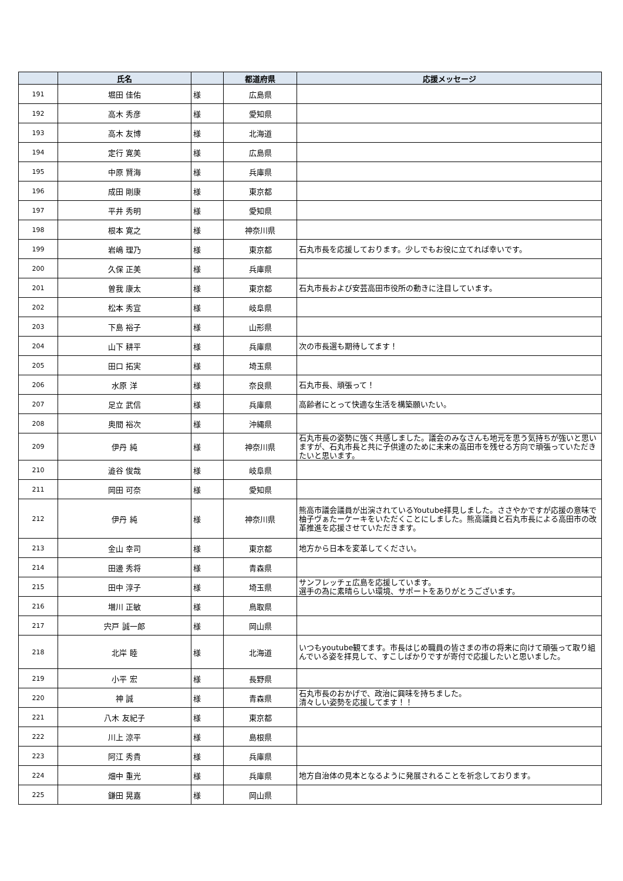| | 氏名 | | 都道府県 | 応援メッセージ |
| --- | --- | --- | --- | --- |
| 191 | 堀田 佳佑 | 様 | 広島県 | |
| 192 | 高木 秀彦 | 様 | 愛知県 | |
| 193 | 高木 友博 | 様 | 北海道 | |
| 194 | 定行 寛美 | 様 | 広島県 | |
| 195 | 中原 賢海 | 様 | 兵庫県 | |
| 196 | 成田 剛康 | 様 | 東京都 | |
| 197 | 平井 秀明 | 様 | 愛知県 | |
| 198 | 根本 寛之 | 様 | 神奈川県 | |
| 199 | 岩嶋 理乃 | 様 | 東京都 | 石丸市長を応援しております。少しでもお役に立てれば幸いです。 |
| 200 | 久保 正美 | 様 | 兵庫県 | |
| 201 | 曽我 康太 | 様 | 東京都 | 石丸市長および安芸高田市役所の動きに注目しています。 |
| 202 | 松本 秀宣 | 様 | 岐阜県 | |
| 203 | 下島 裕子 | 様 | 山形県 | |
| 204 | 山下 耕平 | 様 | 兵庫県 | 次の市長選も期待してます！ |
| 205 | 田口 拓実 | 様 | 埼玉県 | |
| 206 | 水原 洋 | 様 | 奈良県 | 石丸市長、頑張って！ |
| 207 | 足立 武信 | 様 | 兵庫県 | 高齢者にとって快適な生活を構築願いたい。 |
| 208 | 奥間 裕次 | 様 | 沖縄県 | |
| 209 | 伊丹 純 | 様 | 神奈川県 | 石丸市長の姿勢に強く共感しました。議会のみなさんも地元を思う気持ちが強いと思いますが、石丸市長と共に子供達のために未来の高田市を残せる方向で頑張っていただきたいと思います。 |
| 210 | 澁谷 俊哉 | 様 | 岐阜県 | |
| 211 | 岡田 可奈 | 様 | 愛知県 | |
| 212 | 伊丹 純 | 様 | 神奈川県 | 熊高市議会議員が出演されているYoutube拝見しました。ささやかですが応援の意味で柚子ヴぁたーケーキをいただくことにしました。熊高議員と石丸市長による高田市の改革推進を応援させていただきます。 |
| 213 | 金山 幸司 | 様 | 東京都 | 地方から日本を変革してください。 |
| 214 | 田邊 秀将 | 様 | 青森県 | |
| 215 | 田中 淳子 | 様 | 埼玉県 | サンフレッチェ広島を応援しています。 選手の為に素晴らしい環境、サポートをありがとうございます。 |
| 216 | 増川 正敏 | 様 | 鳥取県 | |
| 217 | 宍戸 誠一郎 | 様 | 岡山県 | |
| 218 | 北岸 睦 | 様 | 北海道 | いつもyoutube観てます。市長はじめ職員の皆さまの市の将来に向けて頑張って取り組んでいる姿を拝見して、すこしばかりですが寄付で応援したいと思いました。 |
| 219 | 小平 宏 | 様 | 長野県 | |
| 220 | 神 誠 | 様 | 青森県 | 石丸市長のおかげで、政治に興味を持ちました。 清々しい姿勢を応援してます！！ |
| 221 | 八木 友紀子 | 様 | 東京都 | |
| 222 | 川上 涼平 | 様 | 島根県 | |
| 223 | 阿江 秀貴 | 様 | 兵庫県 | |
| 224 | 畑中 重光 | 様 | 兵庫県 | 地方自治体の見本となるように発展されることを祈念しております。 |
| 225 | 鎌田 晃嘉 | 様 | 岡山県 | |